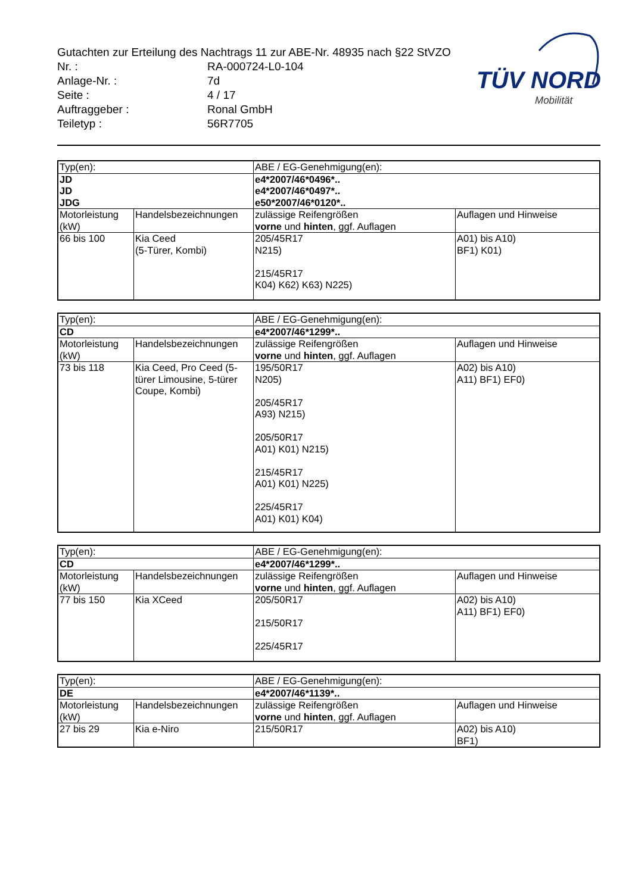Gutachten zur Erteilung des Nachtrags 11 zur ABE-Nr. 48935 nach §22 StVZO
| Nr. : | RA-000724-L0-104 |
| Anlage-Nr. : | 7d |
| Seite : | 4 / 17 |
| Auftraggeber : | Ronal GmbH |
| Teiletyp : | 56R7705 |
TÜV NORD
Mobilität
| Typ(en): | | ABE / EG-Genehmigung(en): | |
| JD JD JDG | | e4*2007/46*0496*.. e4*2007/46*0497*.. e50*2007/46*0120*.. | |
| Motorleistung (kW) | Handelsbezeichnungen | zulässige Reifengrößen vorne und hinten , ggf. Auflagen | Auflagen und Hinweise |
| 66 bis 100 | Kia Ceed (5-Türer, Kombi) | 205/45R17 N215) 215/45R17 K04) K62) K63) N225) | A01) bis A10) BF1) K01) |
| Typ(en): | | ABE / EG-Genehmigung(en): | |
| CD | | e4*2007/46*1299*.. | |
| Motorleistung (kW) | Handelsbezeichnungen | zulässige Reifengrößen vorne und hinten , ggf. Auflagen | Auflagen und Hinweise |
| 73 bis 118 | Kia Ceed, Pro Ceed (5-türer Limousine, 5-türer Coupe, Kombi) | 195/50R17 N205) 205/45R17 A93) N215) 205/50R17 A01) K01) N215) 215/45R17 A01) K01) N225) 225/45R17 A01) K01) K04) | A02) bis A10) A11) BF1) EF0) |
| Typ(en): | | ABE / EG-Genehmigung(en): | |
| CD | | e4*2007/46*1299*.. | |
| Motorleistung (kW) | Handelsbezeichnungen | zulässige Reifengrößen vorne und hinten , ggf. Auflagen | Auflagen und Hinweise |
| 77 bis 150 | Kia XCeed | 205/50R17 215/50R17 225/45R17 | A02) bis A10) A11) BF1) EF0) |
| Typ(en): | | ABE / EG-Genehmigung(en): | |
| DE | | e4*2007/46*1139*.. | |
| Motorleistung (kW) | Handelsbezeichnungen | zulässige Reifengrößen vorne und hinten , ggf. Auflagen | Auflagen und Hinweise |
| 27 bis 29 | Kia e-Niro | 215/50R17 | A02) bis A10) BF1) |